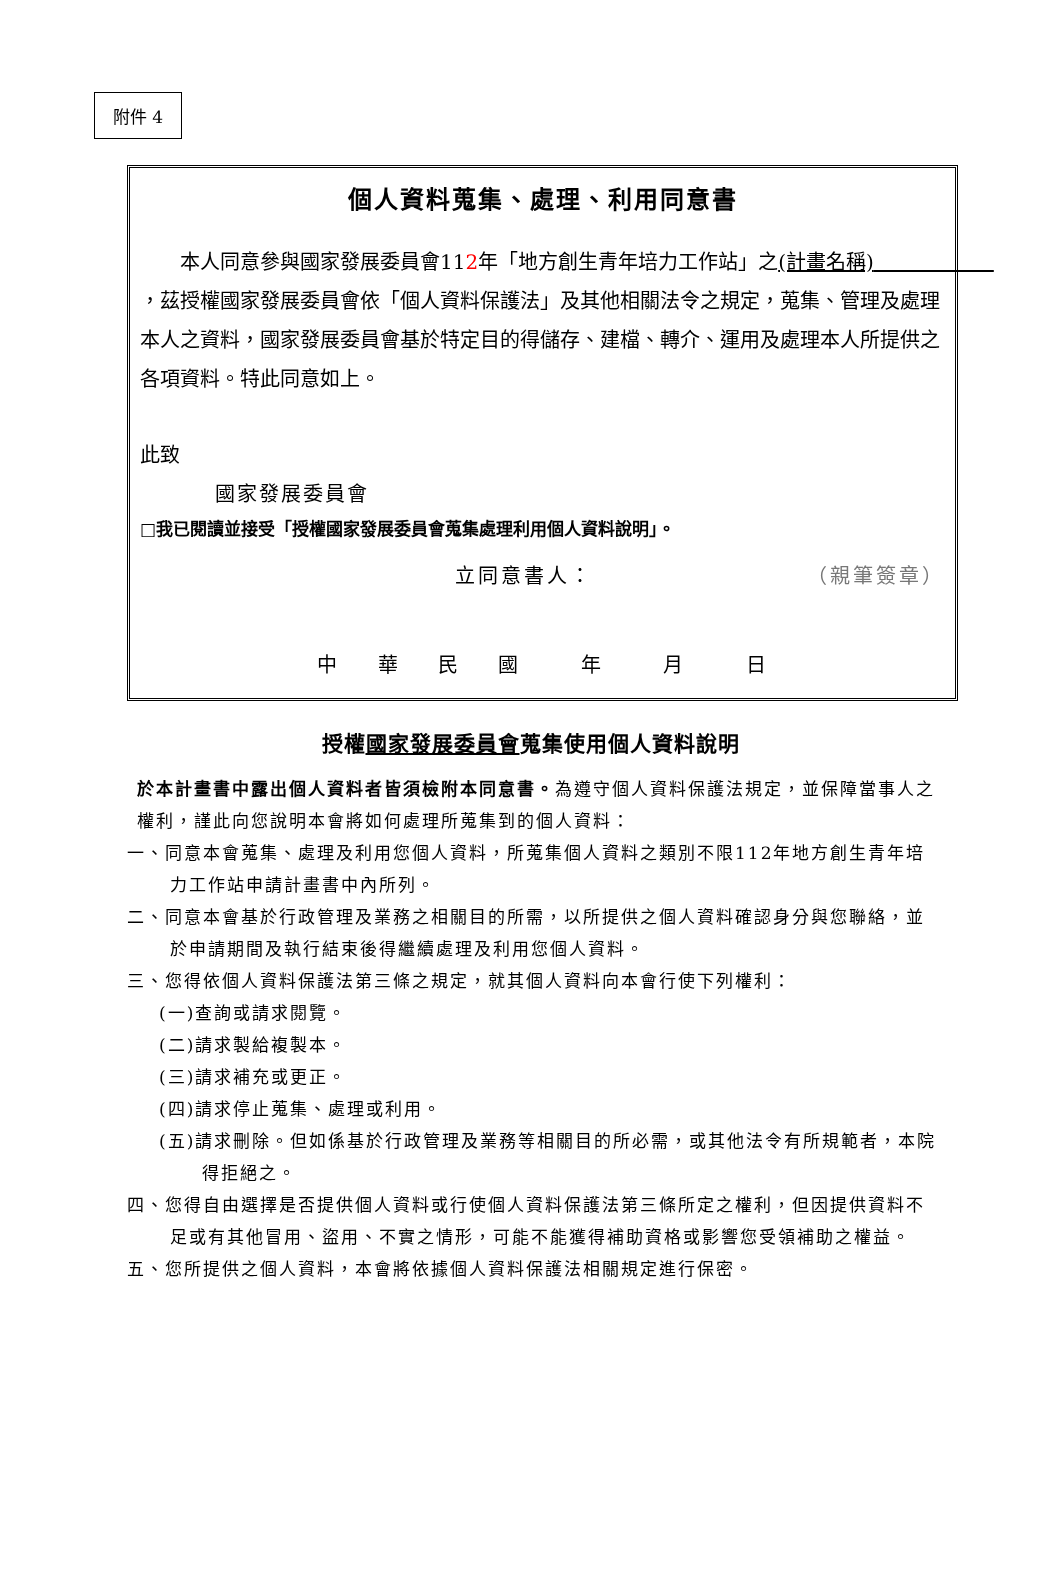附件 4
個人資料蒐集、處理、利用同意書
本人同意參與國家發展委員會112年「地方創生青年培力工作站」之(計畫名稱)　　　　　　，茲授權國家發展委員會依「個人資料保護法」及其他相關法令之規定，蒐集、管理及處理本人之資料，國家發展委員會基於特定目的得儲存、建檔、轉介、運用及處理本人所提供之各項資料。特此同意如上。
此致
國家發展委員會
□我已閱讀並接受「授權國家發展委員會蒐集處理利用個人資料說明」。
立同意書人： （親筆簽章）
中 華 民 國 　年 　月 　日
授權國家發展委員會蒐集使用個人資料說明
於本計畫書中露出個人資料者皆須檢附本同意書。為遵守個人資料保護法規定，並保障當事人之權利，謹此向您說明本會將如何處理所蒐集到的個人資料：
一、同意本會蒐集、處理及利用您個人資料，所蒐集個人資料之類別不限112年地方創生青年培力工作站申請計畫書中內所列。
二、同意本會基於行政管理及業務之相關目的所需，以所提供之個人資料確認身分與您聯絡，並於申請期間及執行結束後得繼續處理及利用您個人資料。
三、您得依個人資料保護法第三條之規定，就其個人資料向本會行使下列權利：
(一)查詢或請求閱覽。
(二)請求製給複製本。
(三)請求補充或更正。
(四)請求停止蒐集、處理或利用。
(五)請求刪除。但如係基於行政管理及業務等相關目的所必需，或其他法令有所規範者，本院得拒絕之。
四、您得自由選擇是否提供個人資料或行使個人資料保護法第三條所定之權利，但因提供資料不足或有其他冒用、盜用、不實之情形，可能不能獲得補助資格或影響您受領補助之權益。
五、您所提供之個人資料，本會將依據個人資料保護法相關規定進行保密。